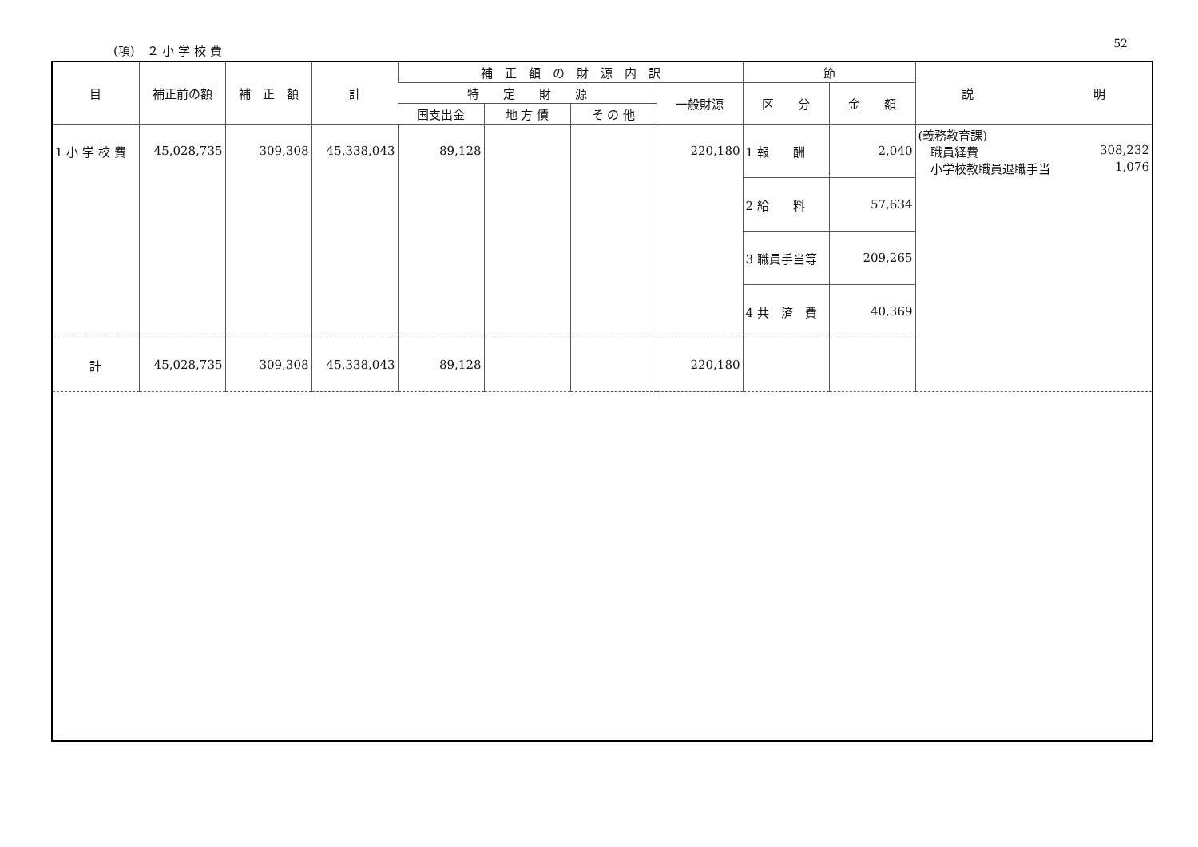(項)　２ 小 学 校 費 52
| 目 | 補正前の額 | 補 正 額 | 計 | 補 正 額 の 財 源 内 訳 | | | | 節 | | 説 明 |
| --- | --- | --- | --- | --- | --- | --- | --- | --- | --- | --- |
| | | | | 特 定 財 源 | | | 一般財源 | 区 分 | 金 額 | |
| | | | | 国支出金 | 地 方 債 | そ の 他 | | | | |
| 1 小 学 校 費 | 45,028,735 | 309,308 | 45,338,043 | 89,128 | | | 220,180 | 1 報 酬 | 2,040 | (義務教育課) 職員経費 308,232 小学校教職員退職手当 1,076 |
| | | | | | | | | 2 給 料 | 57,634 | |
| | | | | | | | | 3 職員手当等 | 209,265 | |
| | | | | | | | | 4 共 済 費 | 40,369 | |
| 計 | 45,028,735 | 309,308 | 45,338,043 | 89,128 | | | 220,180 | | | |